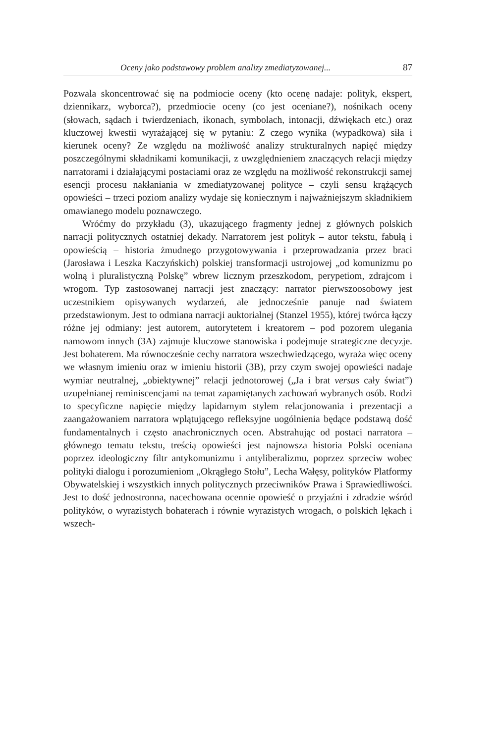Oceny jako podstawowy problem analizy zmediatyzowanej... 87
Pozwala skoncentrować się na podmiocie oceny (kto ocenę nadaje: polityk, ekspert, dziennikarz, wyborca?), przedmiocie oceny (co jest oceniane?), nośnikach oceny (słowach, sądach i twierdzeniach, ikonach, symbolach, intonacji, dźwiękach etc.) oraz kluczowej kwestii wyrażającej się w pytaniu: Z czego wynika (wypadkowa) siła i kierunek oceny? Ze względu na możliwość analizy strukturalnych napięć między poszczególnymi składnikami komunikacji, z uwzględnieniem znaczących relacji między narratorami i działającymi postaciami oraz ze względu na możliwość rekonstrukcji samej esencji procesu nakłaniania w zmediatyzowanej polityce – czyli sensu krążących opowieści – trzeci poziom analizy wydaje się koniecznym i najważniejszym składnikiem omawianego modelu poznawczego.
Wróćmy do przykładu (3), ukazującego fragmenty jednej z głównych polskich narracji politycznych ostatniej dekady. Narratorem jest polityk – autor tekstu, fabułą i opowieścią – historia żmudnego przygotowywania i przeprowadzania przez braci (Jarosława i Leszka Kaczyńskich) polskiej transformacji ustrojowej „od komunizmu po wolną i pluralistyczną Polskę” wbrew licznym przeszkodom, perypetiom, zdrajcom i wrogom. Typ zastosowanej narracji jest znaczący: narrator pierwszoosobowy jest uczestnikiem opisywanych wydarzeń, ale jednocześnie panuje nad światem przedstawionym. Jest to odmiana narracji auktorialnej (Stanzel 1955), której twórca łączy różne jej odmiany: jest autorem, autorytetem i kreatorem – pod pozorem ulegania namowom innych (3A) zajmuje kluczowe stanowiska i podejmuje strategiczne decyzje. Jest bohaterem. Ma równocześnie cechy narratora wszechwiedzącego, wyraża więc oceny we własnym imieniu oraz w imieniu historii (3B), przy czym swojej opowieści nadaje wymiar neutralnej, „obiektywnej” relacji jednotorowej („Ja i brat versus cały świat”) uzupełnianej reminiscencjami na temat zapamiętanych zachowań wybranych osób. Rodzi to specyficzne napięcie między lapidarnym stylem relacjonowania i prezentacji a zaangażowaniem narratora wplątującego refleksyjne uogólnienia będące podstawą dość fundamentalnych i często anachronicznych ocen. Abstrahując od postaci narratora – głównego tematu tekstu, treścią opowieści jest najnowsza historia Polski oceniana poprzez ideologiczny filtr antykomunizmu i antyliberalizmu, poprzez sprzeciw wobec polityki dialogu i porozumieniom „Okrągłego Stołu”, Lecha Wałęsy, polityków Platformy Obywatelskiej i wszystkich innych politycznych przeciwników Prawa i Sprawiedliwości. Jest to dość jednostronna, nacechowana ocennie opowieść o przyjaźni i zdradzie wśród polityków, o wyrazistych bohaterach i równie wyrazistych wrogach, o polskich lękach i wszech-